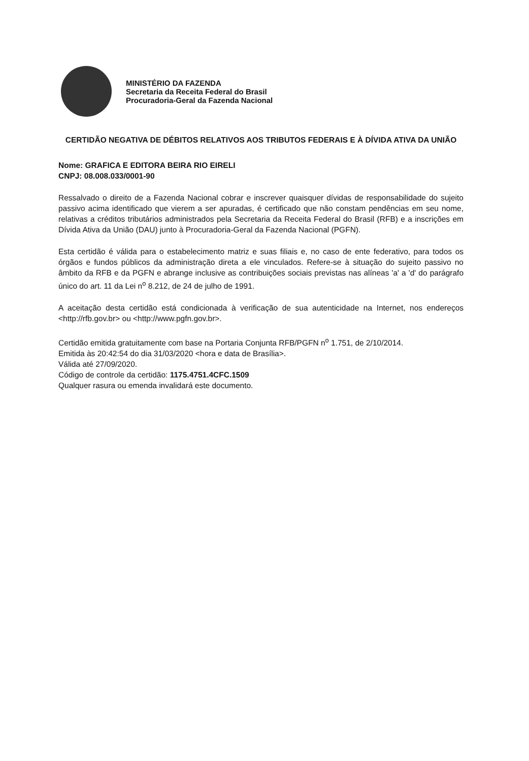MINISTÉRIO DA FAZENDA
Secretaria da Receita Federal do Brasil
Procuradoria-Geral da Fazenda Nacional
CERTIDÃO NEGATIVA DE DÉBITOS RELATIVOS AOS TRIBUTOS FEDERAIS E À DÍVIDA ATIVA DA UNIÃO
Nome: GRAFICA E EDITORA BEIRA RIO EIRELI
CNPJ: 08.008.033/0001-90
Ressalvado o direito de a Fazenda Nacional cobrar e inscrever quaisquer dívidas de responsabilidade do sujeito passivo acima identificado que vierem a ser apuradas, é certificado que não constam pendências em seu nome, relativas a créditos tributários administrados pela Secretaria da Receita Federal do Brasil (RFB) e a inscrições em Dívida Ativa da União (DAU) junto à Procuradoria-Geral da Fazenda Nacional (PGFN).
Esta certidão é válida para o estabelecimento matriz e suas filiais e, no caso de ente federativo, para todos os órgãos e fundos públicos da administração direta a ele vinculados. Refere-se à situação do sujeito passivo no âmbito da RFB e da PGFN e abrange inclusive as contribuições sociais previstas nas alíneas 'a' a 'd' do parágrafo único do art. 11 da Lei n<sup>o</sup> 8.212, de 24 de julho de 1991.
A aceitação desta certidão está condicionada à verificação de sua autenticidade na Internet, nos endereços <http://rfb.gov.br> ou <http://www.pgfn.gov.br>.
Certidão emitida gratuitamente com base na Portaria Conjunta RFB/PGFN n<sup>o</sup> 1.751, de 2/10/2014.
Emitida às 20:42:54 do dia 31/03/2020 <hora e data de Brasília>.
Válida até 27/09/2020.
Código de controle da certidão: 1175.4751.4CFC.1509
Qualquer rasura ou emenda invalidará este documento.